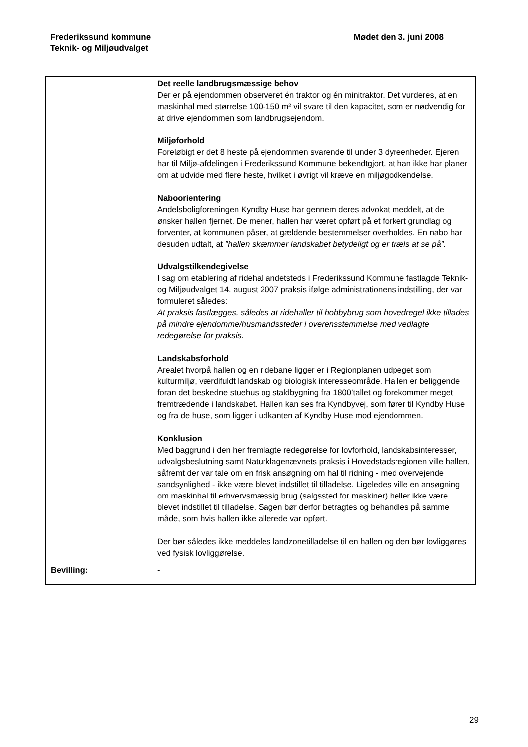Frederikssund kommune
Teknik- og Miljøudvalget
Mødet den 3. juni 2008
| | Det reelle landbrugsmæssige behov Der er på ejendommen observeret én traktor og én minitraktor. Det vurderes, at en maskinhal med størrelse 100-150 m² vil svare til den kapacitet, som er nødvendig for at drive ejendommen som landbrugsejendom. Miljøforhold Foreløbigt er det 8 heste på ejendommen svarende til under 3 dyreenheder. Ejeren har til Miljø-afdelingen i Frederikssund Kommune bekendtgjort, at han ikke har planer om at udvide med flere heste, hvilket i øvrigt vil kræve en miljøgodkendelse. Naboorientering Andelsboligforeningen Kyndby Huse har gennem deres advokat meddelt, at de ønsker hallen fjernet. De mener, hallen har været opført på et forkert grundlag og forventer, at kommunen påser, at gældende bestemmelser overholdes. En nabo har desuden udtalt, at ”hallen skæmmer landskabet betydeligt og er træls at se på”. Udvalgstilkendegivelse I sag om etablering af ridehal andetsteds i Frederikssund Kommune fastlagde Teknik- og Miljøudvalget 14. august 2007 praksis ifølge administrationens indstilling, der var formuleret således: At praksis fastlægges, således at ridehaller til hobbybrug som hovedregel ikke tillades på mindre ejendomme/husmandssteder i overensstemmelse med vedlagte redegørelse for praksis. Landskabsforhold Arealet hvorpå hallen og en ridebane ligger er i Regionplanen udpeget som kulturmiljø, værdifuldt landskab og biologisk interesseområde. Hallen er beliggende foran det beskedne stuehus og staldbygning fra 1800’tallet og forekommer meget fremtrædende i landskabet. Hallen kan ses fra Kyndbyvej, som fører til Kyndby Huse og fra de huse, som ligger i udkanten af Kyndby Huse mod ejendommen. Konklusion Med baggrund i den her fremlagte redegørelse for lovforhold, landskabsinteresser, udvalgsbeslutning samt Naturklagenævnets praksis i Hovedstadsregionen ville hallen, såfremt der var tale om en frisk ansøgning om hal til ridning - med overvejende sandsynlighed - ikke være blevet indstillet til tilladelse. Ligeledes ville en ansøgning om maskinhal til erhvervsmæssig brug (salgssted for maskiner) heller ikke være blevet indstillet til tilladelse. Sagen bør derfor betragtes og behandles på samme måde, som hvis hallen ikke allerede var opført. Der bør således ikke meddeles landzonetilladelse til en hallen og den bør lovliggøres ved fysisk lovliggørelse. |
| Bevilling: | - |
29